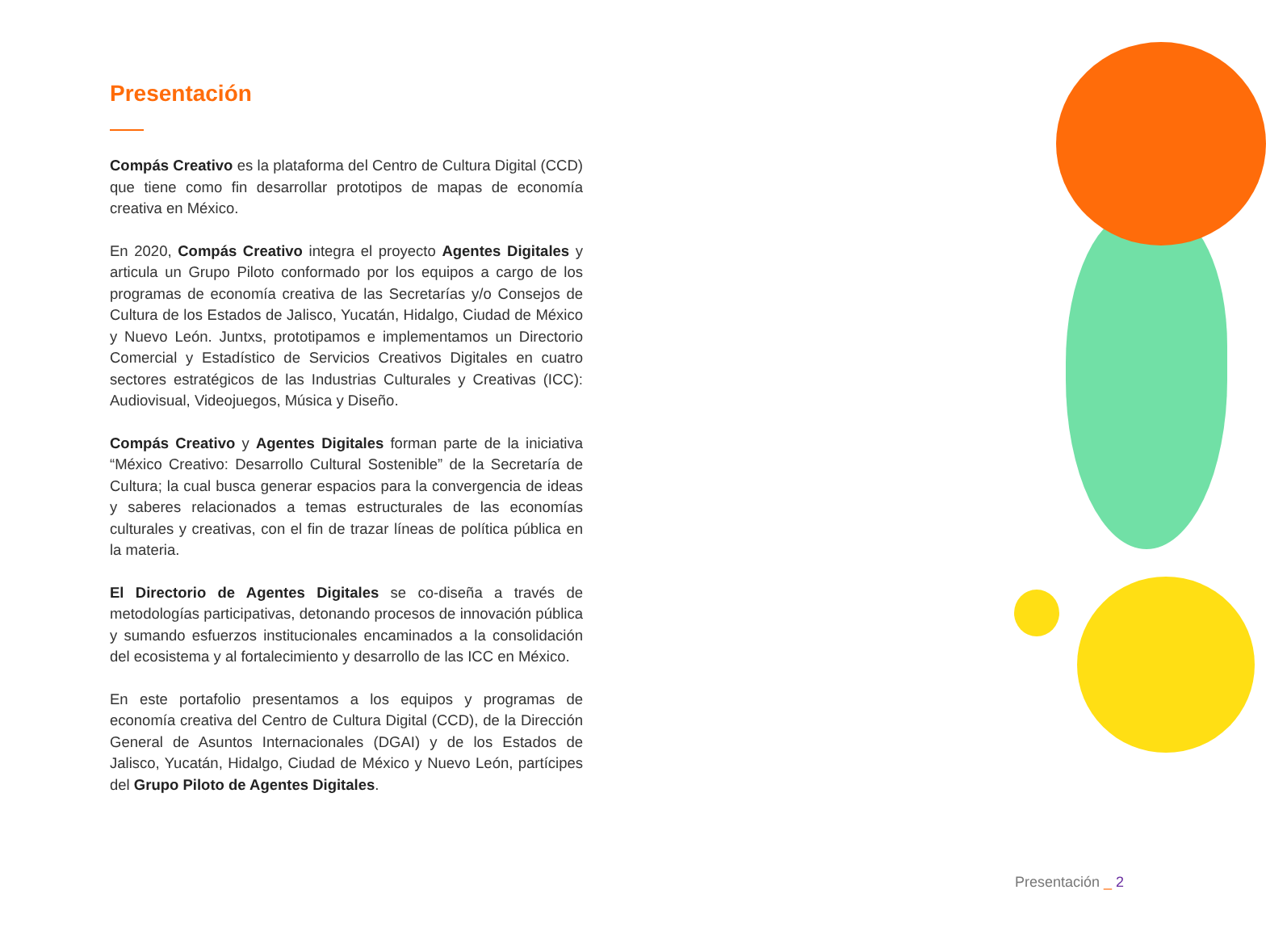Presentación
Compás Creativo es la plataforma del Centro de Cultura Digital (CCD) que tiene como fin desarrollar prototipos de mapas de economía creativa en México.
En 2020, Compás Creativo integra el proyecto Agentes Digitales y articula un Grupo Piloto conformado por los equipos a cargo de los programas de economía creativa de las Secretarías y/o Consejos de Cultura de los Estados de Jalisco, Yucatán, Hidalgo, Ciudad de México y Nuevo León. Juntxs, prototipamos e implementamos un Directorio Comercial y Estadístico de Servicios Creativos Digitales en cuatro sectores estratégicos de las Industrias Culturales y Creativas (ICC): Audiovisual, Videojuegos, Música y Diseño.
Compás Creativo y Agentes Digitales forman parte de la iniciativa “México Creativo: Desarrollo Cultural Sostenible” de la Secretaría de Cultura; la cual busca generar espacios para la convergencia de ideas y saberes relacionados a temas estructurales de las economías culturales y creativas, con el fin de trazar líneas de política pública en la materia.
El Directorio de Agentes Digitales se co-diseña a través de metodologías participativas, detonando procesos de innovación pública y sumando esfuerzos institucionales encaminados a la consolidación del ecosistema y al fortalecimiento y desarrollo de las ICC en México.
En este portafolio presentamos a los equipos y programas de economía creativa del Centro de Cultura Digital (CCD), de la Dirección General de Asuntos Internacionales (DGAI) y de los Estados de Jalisco, Yucatán, Hidalgo, Ciudad de México y Nuevo León, partícipes del Grupo Piloto de Agentes Digitales.
Presentación _ 2